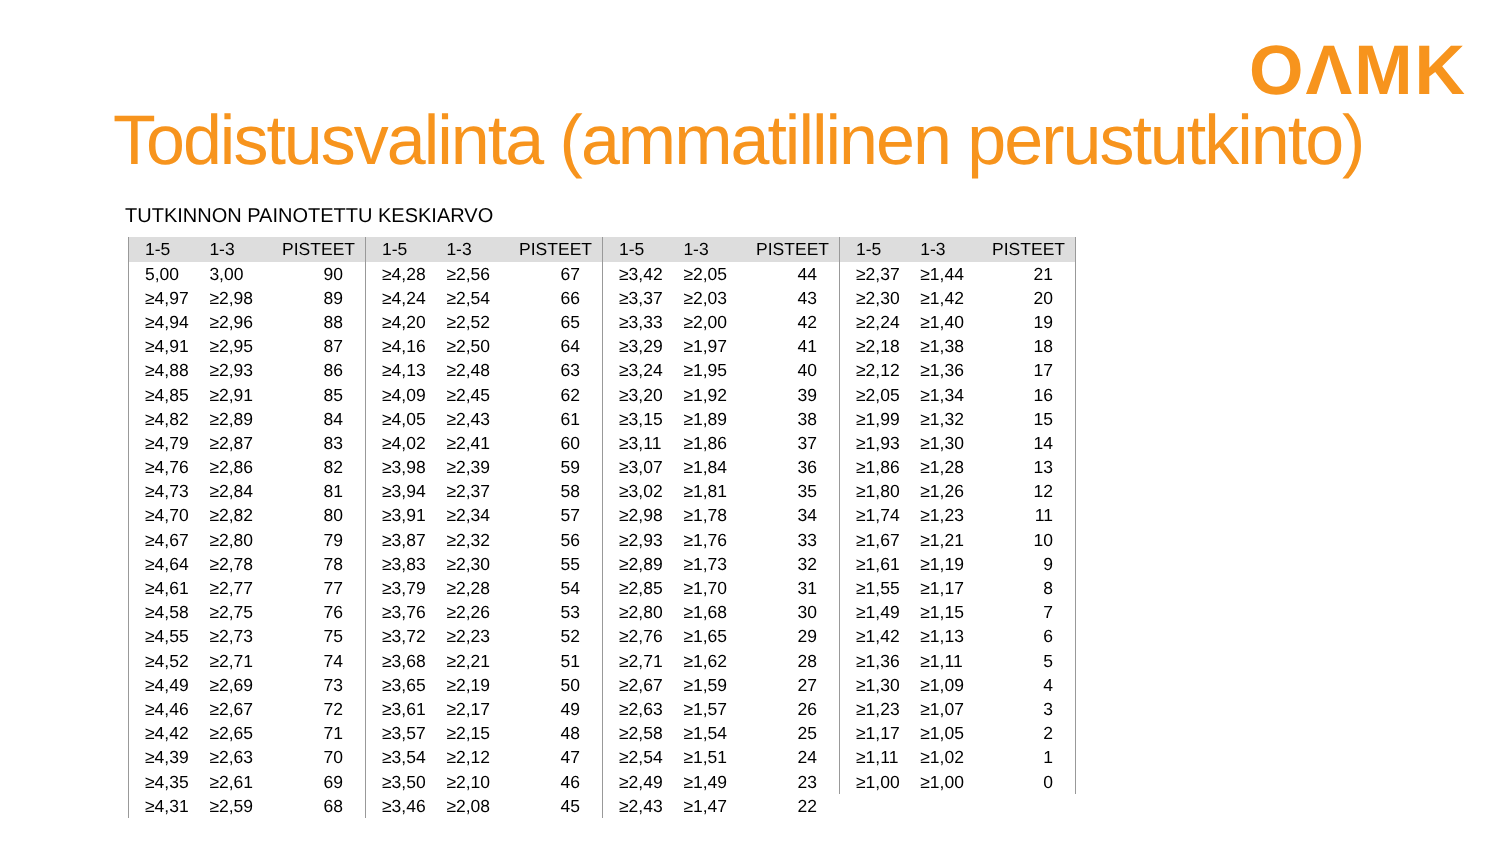OΛMK
Todistusvalinta (ammatillinen perustutkinto)
TUTKINNON PAINOTETTU KESKIARVO
| 1-5 | 1-3 | PISTEET |
| --- | --- | --- |
| 5,00 | 3,00 | 90 |
| ≥4,97 | ≥2,98 | 89 |
| ≥4,94 | ≥2,96 | 88 |
| ≥4,91 | ≥2,95 | 87 |
| ≥4,88 | ≥2,93 | 86 |
| ≥4,85 | ≥2,91 | 85 |
| ≥4,82 | ≥2,89 | 84 |
| ≥4,79 | ≥2,87 | 83 |
| ≥4,76 | ≥2,86 | 82 |
| ≥4,73 | ≥2,84 | 81 |
| ≥4,70 | ≥2,82 | 80 |
| ≥4,67 | ≥2,80 | 79 |
| ≥4,64 | ≥2,78 | 78 |
| ≥4,61 | ≥2,77 | 77 |
| ≥4,58 | ≥2,75 | 76 |
| ≥4,55 | ≥2,73 | 75 |
| ≥4,52 | ≥2,71 | 74 |
| ≥4,49 | ≥2,69 | 73 |
| ≥4,46 | ≥2,67 | 72 |
| ≥4,42 | ≥2,65 | 71 |
| ≥4,39 | ≥2,63 | 70 |
| ≥4,35 | ≥2,61 | 69 |
| ≥4,31 | ≥2,59 | 68 |
| 1-5 | 1-3 | PISTEET |
| --- | --- | --- |
| ≥4,28 | ≥2,56 | 67 |
| ≥4,24 | ≥2,54 | 66 |
| ≥4,20 | ≥2,52 | 65 |
| ≥4,16 | ≥2,50 | 64 |
| ≥4,13 | ≥2,48 | 63 |
| ≥4,09 | ≥2,45 | 62 |
| ≥4,05 | ≥2,43 | 61 |
| ≥4,02 | ≥2,41 | 60 |
| ≥3,98 | ≥2,39 | 59 |
| ≥3,94 | ≥2,37 | 58 |
| ≥3,91 | ≥2,34 | 57 |
| ≥3,87 | ≥2,32 | 56 |
| ≥3,83 | ≥2,30 | 55 |
| ≥3,79 | ≥2,28 | 54 |
| ≥3,76 | ≥2,26 | 53 |
| ≥3,72 | ≥2,23 | 52 |
| ≥3,68 | ≥2,21 | 51 |
| ≥3,65 | ≥2,19 | 50 |
| ≥3,61 | ≥2,17 | 49 |
| ≥3,57 | ≥2,15 | 48 |
| ≥3,54 | ≥2,12 | 47 |
| ≥3,50 | ≥2,10 | 46 |
| ≥3,46 | ≥2,08 | 45 |
| 1-5 | 1-3 | PISTEET |
| --- | --- | --- |
| ≥3,42 | ≥2,05 | 44 |
| ≥3,37 | ≥2,03 | 43 |
| ≥3,33 | ≥2,00 | 42 |
| ≥3,29 | ≥1,97 | 41 |
| ≥3,24 | ≥1,95 | 40 |
| ≥3,20 | ≥1,92 | 39 |
| ≥3,15 | ≥1,89 | 38 |
| ≥3,11 | ≥1,86 | 37 |
| ≥3,07 | ≥1,84 | 36 |
| ≥3,02 | ≥1,81 | 35 |
| ≥2,98 | ≥1,78 | 34 |
| ≥2,93 | ≥1,76 | 33 |
| ≥2,89 | ≥1,73 | 32 |
| ≥2,85 | ≥1,70 | 31 |
| ≥2,80 | ≥1,68 | 30 |
| ≥2,76 | ≥1,65 | 29 |
| ≥2,71 | ≥1,62 | 28 |
| ≥2,67 | ≥1,59 | 27 |
| ≥2,63 | ≥1,57 | 26 |
| ≥2,58 | ≥1,54 | 25 |
| ≥2,54 | ≥1,51 | 24 |
| ≥2,49 | ≥1,49 | 23 |
| ≥2,43 | ≥1,47 | 22 |
| 1-5 | 1-3 | PISTEET |
| --- | --- | --- |
| ≥2,37 | ≥1,44 | 21 |
| ≥2,30 | ≥1,42 | 20 |
| ≥2,24 | ≥1,40 | 19 |
| ≥2,18 | ≥1,38 | 18 |
| ≥2,12 | ≥1,36 | 17 |
| ≥2,05 | ≥1,34 | 16 |
| ≥1,99 | ≥1,32 | 15 |
| ≥1,93 | ≥1,30 | 14 |
| ≥1,86 | ≥1,28 | 13 |
| ≥1,80 | ≥1,26 | 12 |
| ≥1,74 | ≥1,23 | 11 |
| ≥1,67 | ≥1,21 | 10 |
| ≥1,61 | ≥1,19 | 9 |
| ≥1,55 | ≥1,17 | 8 |
| ≥1,49 | ≥1,15 | 7 |
| ≥1,42 | ≥1,13 | 6 |
| ≥1,36 | ≥1,11 | 5 |
| ≥1,30 | ≥1,09 | 4 |
| ≥1,23 | ≥1,07 | 3 |
| ≥1,17 | ≥1,05 | 2 |
| ≥1,11 | ≥1,02 | 1 |
| ≥1,00 | ≥1,00 | 0 |